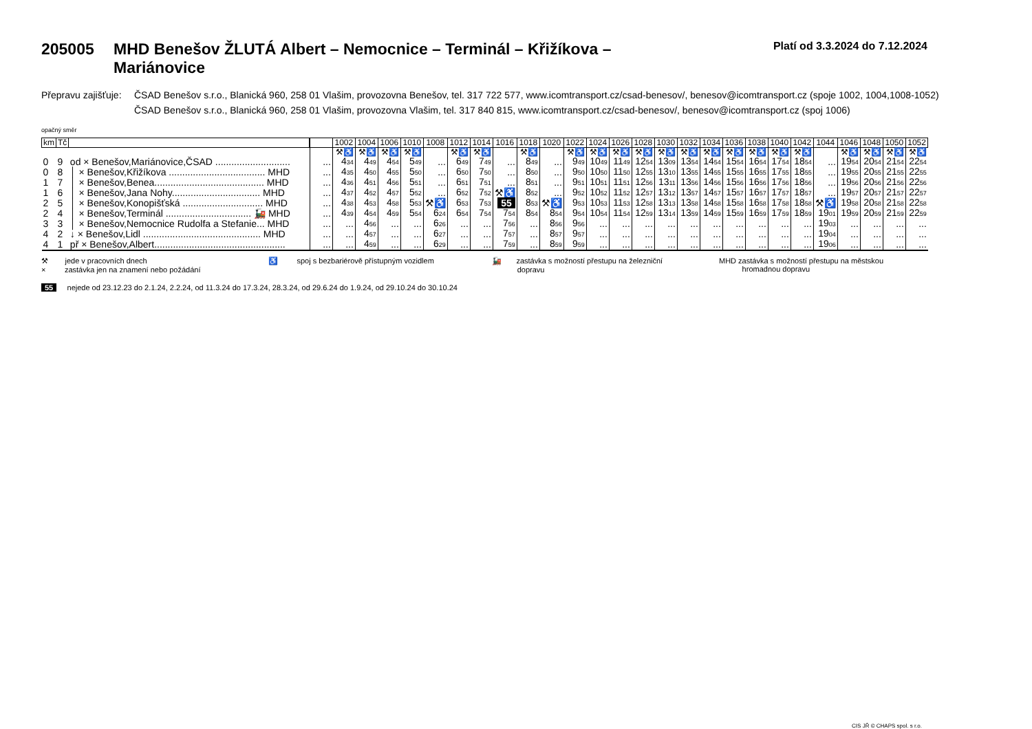205005 MHD Benešov ŽLUTÁ Albert – Nemocnice – Terminál – Křižíkova –
Mariánovice
Platí od 3.3.2024 do 7.12.2024
Přepravu zajišťuje:
ČSAD Benešov s.r.o., Blanická 960, 258 01 Vlašim, provozovna Benešov, tel. 317 722 577, www.icomtransport.cz/csad-benesov/, benesov@icomtransport.cz (spoje 1002, 1004,1008-1052)
ČSAD Benešov s.r.o., Blanická 960, 258 01 Vlašim, provozovna Vlašim, tel. 317 840 815, www.icomtransport.cz/csad-benesov/, benesov@icomtransport.cz (spoj 1006)
opačný směr
| km | Tč | | | 1002 | 1004 | 1006 | 1010 | 1008 | 1012 | 1014 | 1016 | 1018 | 1020 | 1022 | 1024 | 1026 | 1028 | 1030 | 1032 | 1034 | 1036 | 1038 | 1040 | 1042 | 1044 | 1046 | 1048 | 1050 | 1052 |
| --- | --- | --- | --- | --- | --- | --- | --- | --- | --- | --- | --- | --- | --- | --- | --- | --- | --- | --- | --- | --- | --- | --- | --- | --- | --- | --- | --- | --- | --- |
| | | | | ⚒♿ | ⚒♿ | ⚒♿ | ⚒♿ | | ⚒♿ | ⚒♿ | | ⚒♿ | | ⚒♿ | ⚒♿ | ⚒♿ | ⚒♿ | ⚒♿ | ⚒♿ | ⚒♿ | ⚒♿ | ⚒♿ | ⚒♿ | ⚒♿ | | ⚒♿ | ⚒♿ | ⚒♿ | ⚒♿ |
| 0 | 9 | od × Benešov,Mariánovice,ČSAD ............................ | ... | 4 34 | 4 49 | 4 54 | 5 49 | ... | 6 49 | 7 49 | ... | 8 49 | ... | 9 49 | 10 49 | 11 49 | 12 54 | 13 09 | 13 54 | 14 54 | 15 54 | 16 54 | 17 54 | 18 54 | ... | 19 54 | 20 54 | 21 54 | 22 54 |
| 0 | 8 | │ × Benešov,Křižíkova .................................... MHD | ... | 4 35 | 4 50 | 4 55 | 5 50 | ... | 6 50 | 7 50 | ... | 8 50 | ... | 9 50 | 10 50 | 11 50 | 12 55 | 13 10 | 13 55 | 14 55 | 15 55 | 16 55 | 17 55 | 18 55 | ... | 19 55 | 20 55 | 21 55 | 22 55 |
| 1 | 7 | │ × Benešov,Benea......................................... MHD | ... | 4 36 | 4 51 | 4 56 | 5 51 | ... | 6 51 | 7 51 | ... | 8 51 | ... | 9 51 | 10 51 | 11 51 | 12 56 | 13 11 | 13 56 | 14 56 | 15 56 | 16 56 | 17 56 | 18 56 | ... | 19 56 | 20 56 | 21 56 | 22 56 |
| 1 | 6 | │ × Benešov,Jana Nohy................................. MHD | ... | 4 37 | 4 52 | 4 57 | 5 52 | ... | 6 52 | 7 52 | ⚒♿ | 8 52 | ... | 9 52 | 10 52 | 11 52 | 12 57 | 13 12 | 13 57 | 14 57 | 15 57 | 16 57 | 17 57 | 18 57 | ... | 19 57 | 20 57 | 21 57 | 22 57 |
| 2 | 5 | │ × Benešov,Konopišťská .............................. MHD | ... | 4 38 | 4 53 | 4 58 | 5 53 | ⚒♿ | 6 53 | 7 53 | 55 | 8 53 | ⚒♿ | 9 53 | 10 53 | 11 53 | 12 58 | 13 13 | 13 58 | 14 58 | 15 58 | 16 58 | 17 58 | 18 58 | ⚒♿ | 19 58 | 20 58 | 21 58 | 22 58 |
| 2 | 4 | │ × Benešov,Terminál ................................ 🚂 MHD | ... | 4 39 | 4 54 | 4 59 | 5 54 | 6 24 | 6 54 | 7 54 | 7 54 | 8 54 | 8 54 | 9 54 | 10 54 | 11 54 | 12 59 | 13 14 | 13 59 | 14 59 | 15 59 | 16 59 | 17 59 | 18 59 | 19 01 | 19 59 | 20 59 | 21 59 | 22 59 |
| 3 | 3 | │ × Benešov,Nemocnice Rudolfa a Stefanie... MHD | ... | ... | 4 56 | ... | ... | 6 26 | ... | ... | 7 56 | ... | 8 56 | 9 56 | ... | ... | ... | ... | ... | ... | ... | ... | ... | ... | 19 03 | ... | ... | ... | ... |
| 4 | 2 | ↓ × Benešov,Lidl ............................................ MHD | ... | ... | 4 57 | ... | ... | 6 27 | ... | ... | 7 57 | ... | 8 57 | 9 57 | ... | ... | ... | ... | ... | ... | ... | ... | ... | ... | 19 04 | ... | ... | ... | ... |
| 4 | 1 | př × Benešov,Albert................................................. | ... | ... | 4 59 | ... | ... | 6 29 | ... | ... | 7 59 | ... | 8 59 | 9 59 | ... | ... | ... | ... | ... | ... | ... | ... | ... | ... | 19 06 | ... | ... | ... | ... |
⚒ jede v pracovních dnech
× zastávka jen na znamení nebo požádání
♿ spoj s bezbariérově přístupným vozidlem
🚂 zastávka s možností přestupu na železniční
dopravu
MHD zastávka s možností přestupu na městskou
hromadnou dopravu
55 nejede od 23.12.23 do 2.1.24, 2.2.24, od 11.3.24 do 17.3.24, 28.3.24, od 29.6.24 do 1.9.24, od 29.10.24 do 30.10.24
CIS JŘ © CHAPS spol. s r.o.